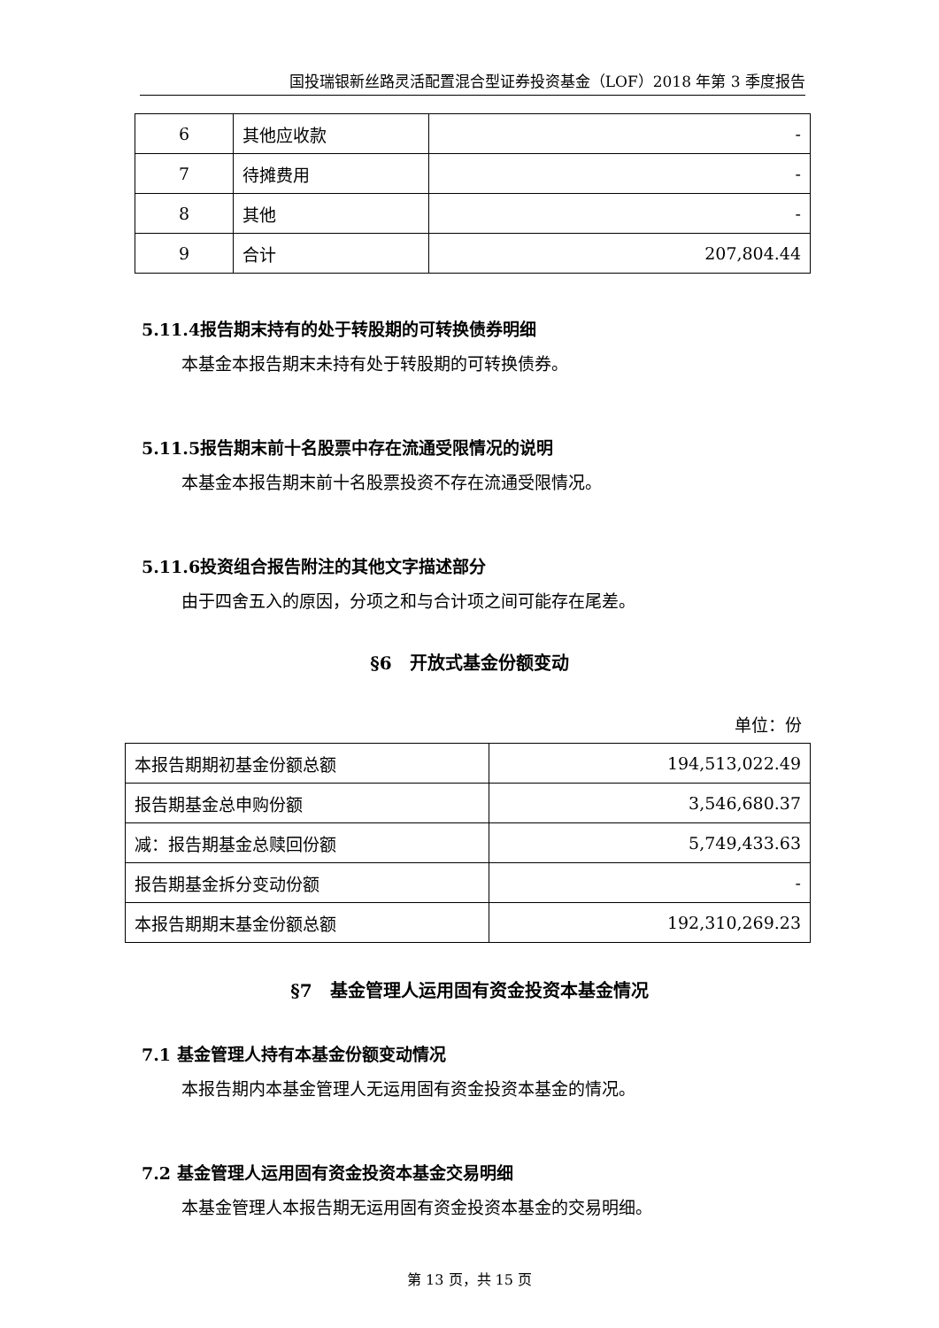国投瑞银新丝路灵活配置混合型证券投资基金（LOF）2018 年第 3 季度报告
| 6 | 其他应收款 | - |
| 7 | 待摊费用 | - |
| 8 | 其他 | - |
| 9 | 合计 | 207,804.44 |
5.11.4报告期末持有的处于转股期的可转换债券明细
本基金本报告期末未持有处于转股期的可转换债券。
5.11.5报告期末前十名股票中存在流通受限情况的说明
本基金本报告期末前十名股票投资不存在流通受限情况。
5.11.6投资组合报告附注的其他文字描述部分
由于四舍五入的原因，分项之和与合计项之间可能存在尾差。
§6　开放式基金份额变动
单位：份
| 本报告期期初基金份额总额 | 194,513,022.49 |
| 报告期基金总申购份额 | 3,546,680.37 |
| 减：报告期基金总赎回份额 | 5,749,433.63 |
| 报告期基金拆分变动份额 | - |
| 本报告期期末基金份额总额 | 192,310,269.23 |
§7　基金管理人运用固有资金投资本基金情况
7.1 基金管理人持有本基金份额变动情况
本报告期内本基金管理人无运用固有资金投资本基金的情况。
7.2 基金管理人运用固有资金投资本基金交易明细
本基金管理人本报告期无运用固有资金投资本基金的交易明细。
第 13 页，共 15 页